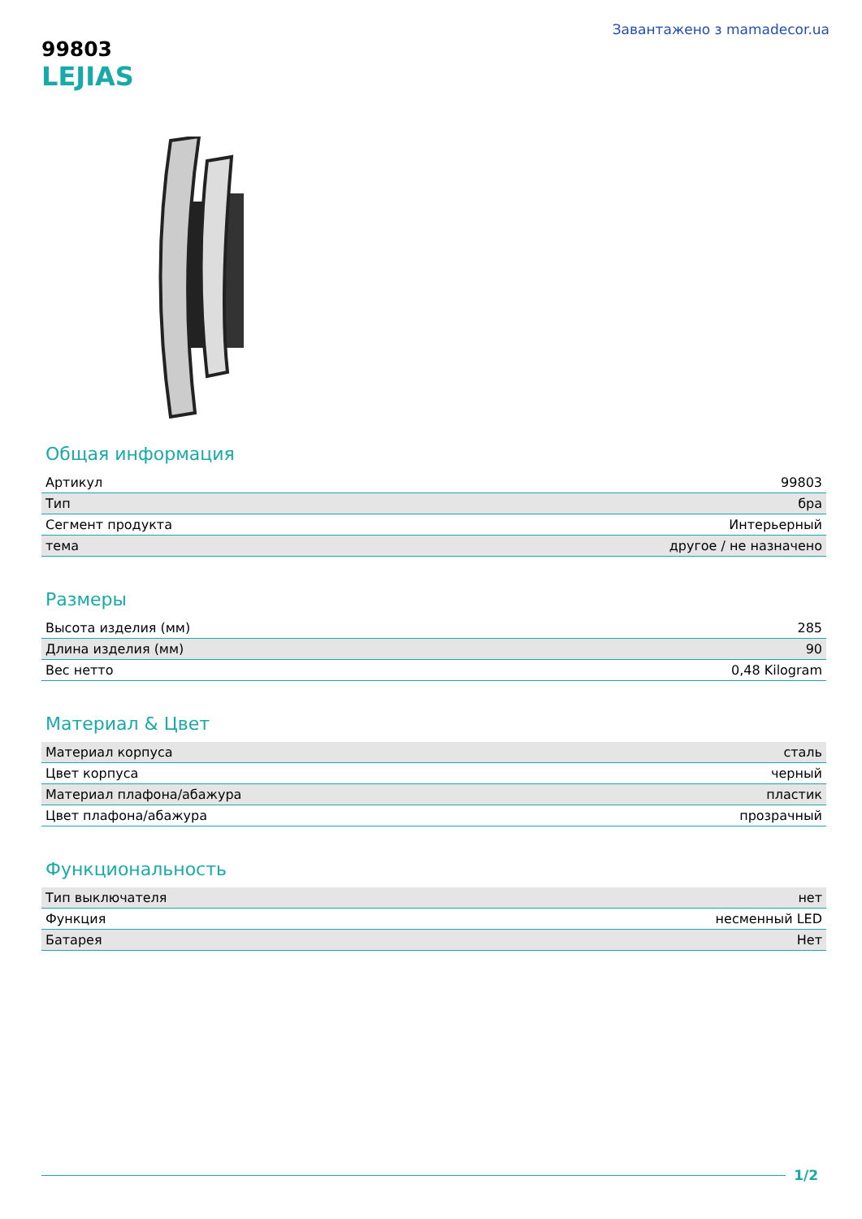Завантажено з mamadecor.ua
99803
LEJIAS
Общая информация
| Артикул | 99803 |
| Тип | бра |
| Сегмент продукта | Интерьерный |
| тема | другое / не назначено |
Размеры
| Высота изделия (мм) | 285 |
| Длина изделия (мм) | 90 |
| Вес нетто | 0,48 Kilogram |
Материал & Цвет
| Материал корпуса | сталь |
| Цвет корпуса | черный |
| Материал плафона/абажура | пластик |
| Цвет плафона/абажура | прозрачный |
Функциональность
| Тип выключателя | нет |
| Функция | несменный LED |
| Батарея | Нет |
1/2